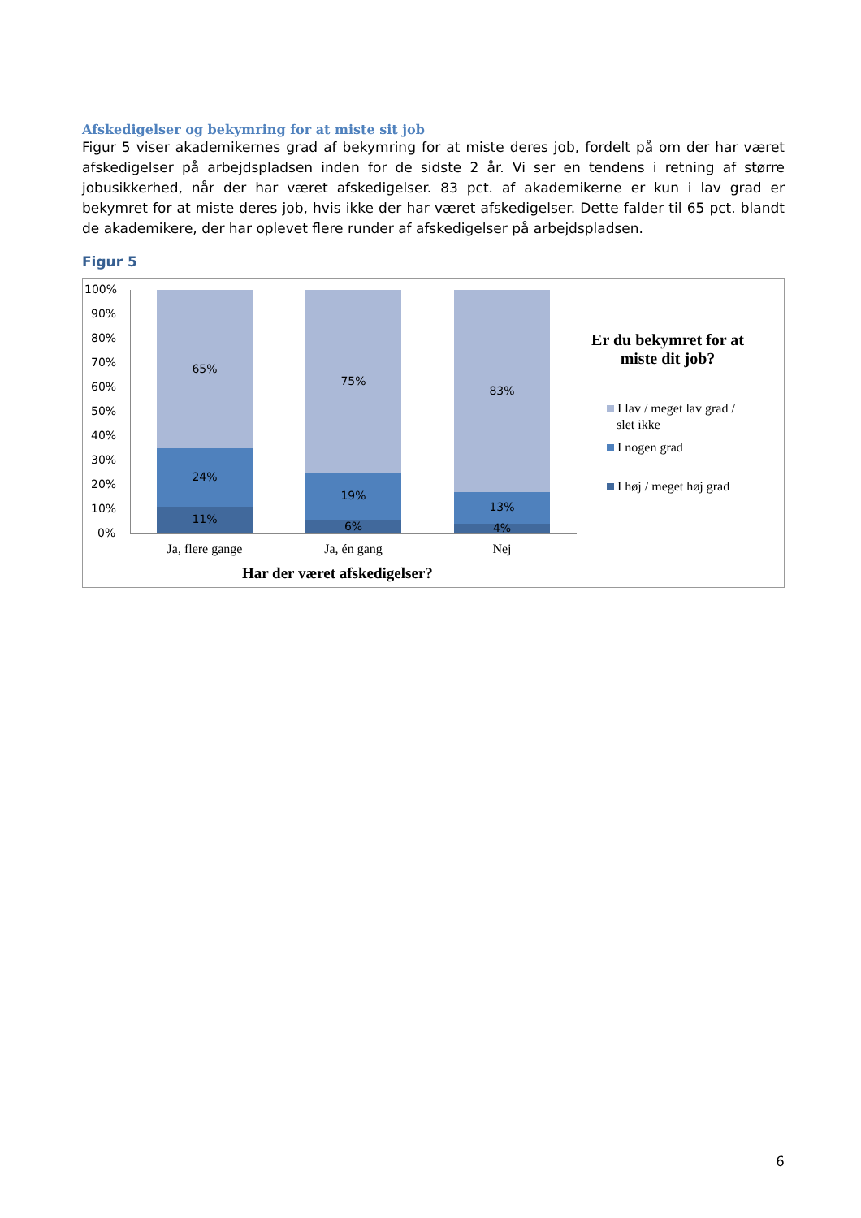Afskedigelser og bekymring for at miste sit job
Figur 5 viser akademikernes grad af bekymring for at miste deres job, fordelt på om der har været afskedigelser på arbejdspladsen inden for de sidste 2 år. Vi ser en tendens i retning af større jobusikkerhed, når der har været afskedigelser. 83 pct. af akademikerne er kun i lav grad er bekymret for at miste deres job, hvis ikke der har været afskedigelser. Dette falder til 65 pct. blandt de akademikere, der har oplevet flere runder af afskedigelser på arbejdspladsen.
Figur 5
100%
90%
80%
70%
60%
50%
40%
30%
20%
10%
0%
65%
24%
11%
75%
19%
6%
83%
13%
4%
Ja, flere gange Ja, én gang Nej
Har der været afskedigelser?
Er du bekymret for at miste dit job?
I lav / meget lav grad /
slet ikke
I nogen grad
I høj / meget høj grad
6